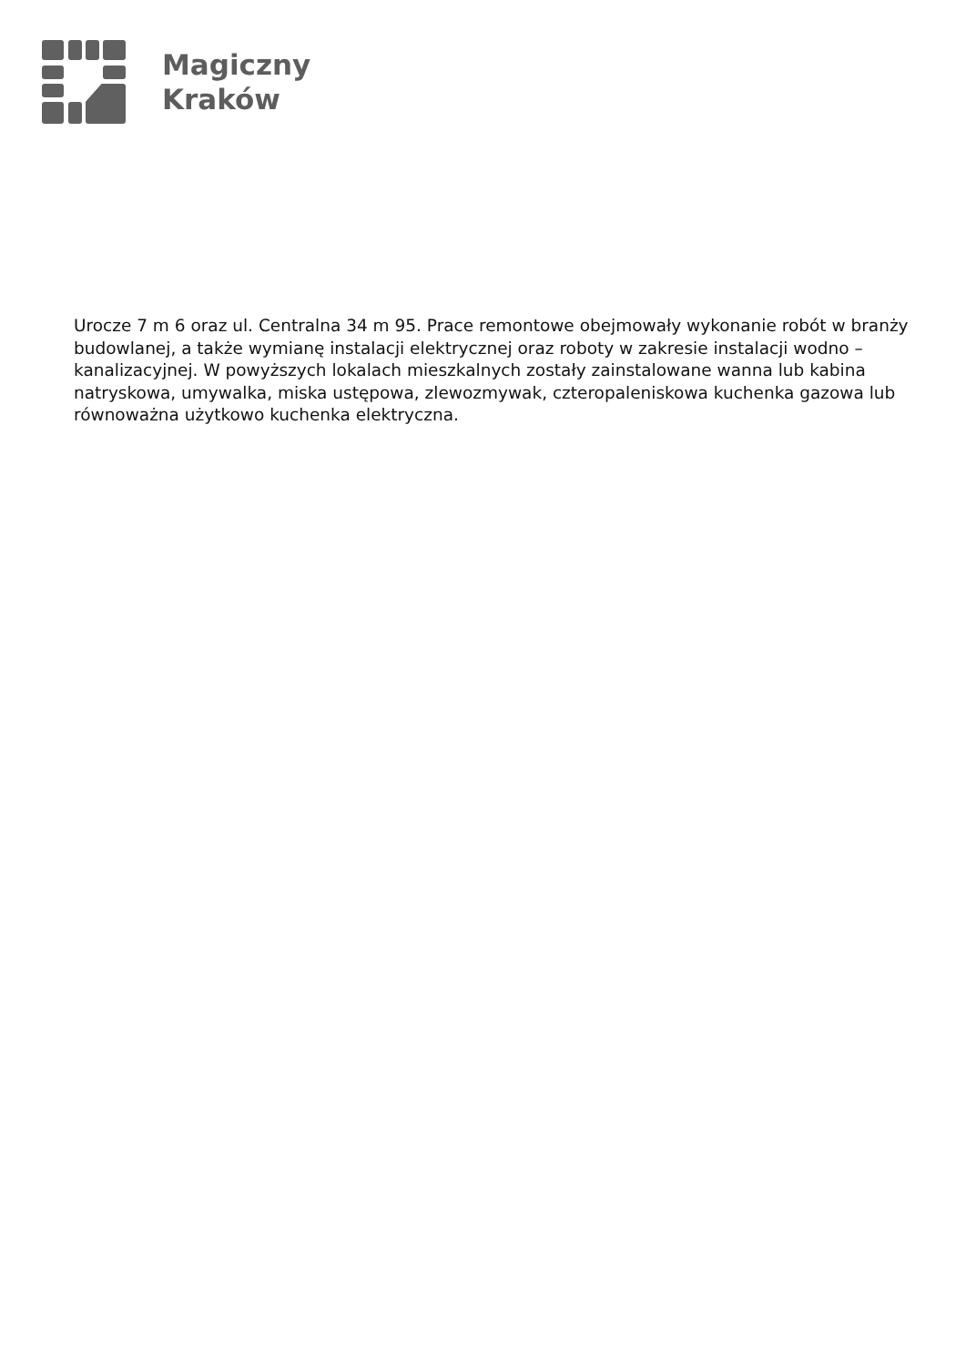Magiczny
Kraków
Urocze 7 m 6 oraz ul. Centralna 34 m 95. Prace remontowe obejmowały wykonanie robót w branży budowlanej, a także wymianę instalacji elektrycznej oraz roboty w zakresie instalacji wodno – kanalizacyjnej. W powyższych lokalach mieszkalnych zostały zainstalowane wanna lub kabina natryskowa, umywalka, miska ustępowa, zlewozmywak, czteropaleniskowa kuchenka gazowa lub równoważna użytkowo kuchenka elektryczna.